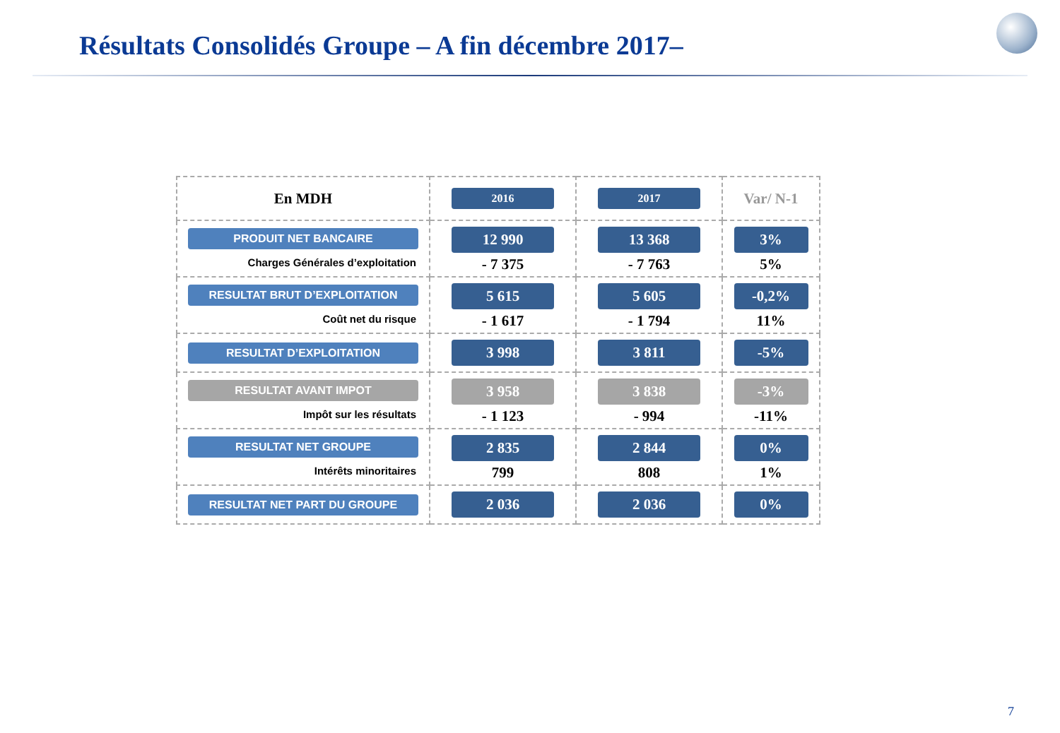Résultats Consolidés Groupe – A fin décembre 2017–
| En MDH | 2016 | 2017 | Var/ N-1 |
| --- | --- | --- | --- |
| PRODUIT NET BANCAIRE Charges Générales d’exploitation | 12 990 - 7 375 | 13 368 - 7 763 | 3% 5% |
| RESULTAT BRUT D’EXPLOITATION Coût net du risque | 5 615 - 1 617 | 5 605 - 1 794 | -0,2% 11% |
| RESULTAT D’EXPLOITATION | 3 998 | 3 811 | -5% |
| RESULTAT AVANT IMPOT Impôt sur les résultats | 3 958 - 1 123 | 3 838 - 994 | -3% -11% |
| RESULTAT NET GROUPE Intérêts minoritaires | 2 835 799 | 2 844 808 | 0% 1% |
| RESULTAT NET PART DU GROUPE | 2 036 | 2 036 | 0% |
7